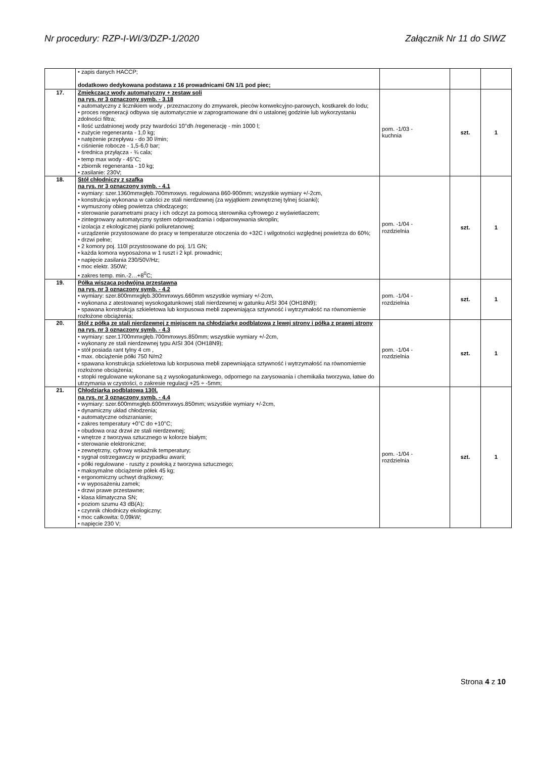Nr procedury: RZP-I-WI/3/DZP-1/2020 Załącznik Nr 11 do SIWZ
| | • zapis danych HACCP; dodatkowo dedykowana podstawa z 16 prowadnicami GN 1/1 pod piec; | | | |
| 17. | Zmiękczacz wody automatyczny + zestaw soli na rys. nr 3 oznaczony symb. - 3.18 • automatyczny z licznikiem wody , przeznaczony do zmywarek, pieców konwekcyjno-parowych, kostkarek do lodu; • proces regeneracji odbywa się automatycznie w zaprogramowane dni o ustalonej godzinie lub wykorzystaniu zdolności filtra; • Ilość uzdatnionej wody przy twardości 10°dh /regenerację - min 1000 l; • zużycie regeneranta - 1,0 kg; • natężenie przepływu - do 30 l/min; • ciśnienie robocze - 1,5-6,0 bar; • średnica przyłącza - ¾ cala; • temp max wody - 45°C; • zbiornik regeneranta - 10 kg; • zasilanie: 230V; | pom. -1/03 - kuchnia | szt. | 1 |
| 18. | Stół chłodniczy z szafką na rys. nr 3 oznaczony symb. - 4.1 • wymiary: szer.1360mmxgłęb.700mmxwys. regulowana 860-900mm; wszystkie wymiary +/-2cm, • konstrukcja wykonana w całości ze stali nierdzewnej (za wyjątkiem zewnętrznej tylnej ścianki); • wymuszony obieg powietrza chłodzącego; • sterowanie parametrami pracy i ich odczyt za pomocą sterownika cyfrowego z wyświetlaczem; • zintegrowany automatyczny system odprowadzania i odparowywania skroplin; • izolacja z ekologicznej pianki poliuretanowej; • urządzenie przystosowane do pracy w temperaturze otoczenia do +32C i wilgotności względnej powietrza do 60%; • drzwi pełne; • 2 komory poj. 110l przystosowane do poj. 1/1 GN; • każda komora wyposażona w 1 ruszt i 2 kpl. prowadnic; • napięcie zasilania 230/50V/Hz; • moc elektr. 350W; • zakres temp. min.-2…+8<sup>0</sup>C; | pom. -1/04 - rozdzielnia | szt. | 1 |
| 19. | Półka wisząca podwójna przestawna na rys. nr 3 oznaczony symb. - 4.2 • wymiary: szer.800mmxgłęb.300mmxwys.660mm wszystkie wymiary +/-2cm, • wykonana z atestowanej wysokogatunkowej stali nierdzewnej w gatunku AISI 304 (OH18N9); • spawana konstrukcja szkieletowa lub korpusowa mebli zapewniająca sztywność i wytrzymałość na równomiernie rozłożone obciążenia; | pom. -1/04 - rozdzielnia | szt. | 1 |
| 20. | Stół z półką ze stali nierdzewnej z miejscem na chłodziarkę podblatową z lewej strony i półką z prawej strony na rys. nr 3 oznaczony symb. - 4.3 • wymiary: szer.1700mmxgłęb.700mmxwys.850mm; wszystkie wymiary +/-2cm, • wykonany ze stali nierdzewnej typu AISI 304 (OH18N9); • stół posiada rant tylny 4 cm , • max. obciążenie półki 750 N/m2 • spawana konstrukcja szkieletowa lub korpusowa mebli zapewniająca sztywność i wytrzymałość na równomiernie rozłożone obciążenia; • stopki regulowane wykonane są z wysokogatunkowego, odpornego na zarysowania i chemikalia tworzywa, łatwe do utrzymania w czystości, o zakresie regulacji +25 ÷ -5mm; | pom. -1/04 - rozdzielnia | szt. | 1 |
| 21. | Chłodziarka podblatowa 130l, na rys. nr 3 oznaczony symb. - 4.4 • wymiary: szer.600mmxgłęb.600mmxwys.850mm; wszystkie wymiary +/-2cm, • dynamiczny układ chłodzenia; • automatyczne odszranianie; • zakres temperatury +0°C do +10°C; • obudowa oraz drzwi ze stali nierdzewnej; • wnętrze z tworzywa sztucznego w kolorze białym; • sterowanie elektroniczne; • zewnętrzny, cyfrowy wskaźnik temperatury; • sygnał ostrzegawczy w przypadku awarii; • półki regulowane - ruszty z powłoką z tworzywa sztucznego; • maksymalne obciążenie półek 45 kg; • ergonomiczny uchwyt drążkowy; • w wyposażeniu zamek; • drzwi prawe przestawne; • klasa klimatyczna SN; • poziom szumu 43 dB(A); • czynnik chłodniczy ekologiczny; • moc całkowita: 0,09kW; • napięcie 230 V; | pom. -1/04 - rozdzielnia | szt. | 1 |
Strona 4 z 10